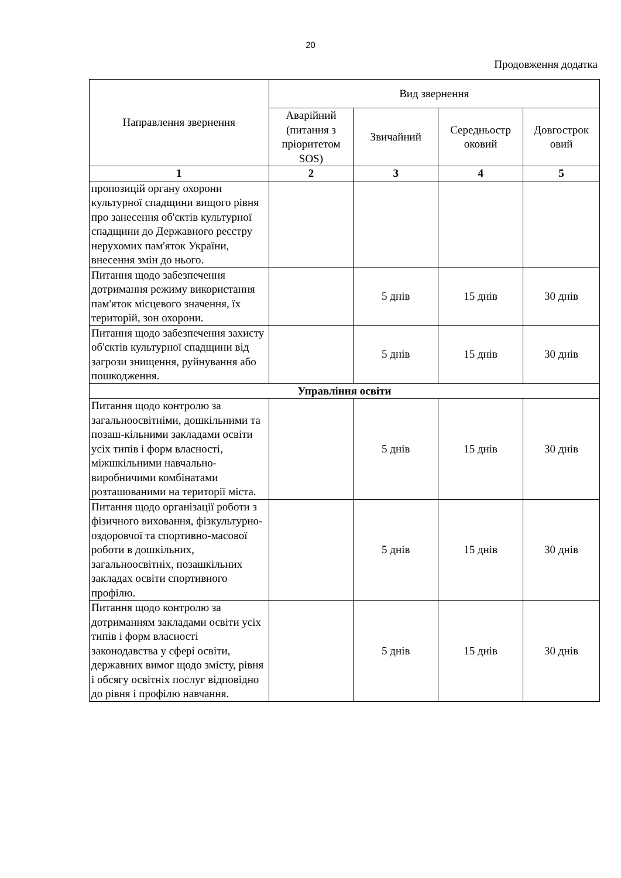20
Продовження додатка
| Направлення звернення | Вид звернення | | | |
| --- | --- | --- | --- | --- |
| | Аварійний (питання з пріоритетом SOS) | Звичайний | Середньостр оковий | Довгострок овий |
| 1 | 2 | 3 | 4 | 5 |
| пропозицій органу охорони культурної спадщини вищого рівня про занесення об'єктів культурної спадщини до Державного реєстру нерухомих пам'яток України, внесення змін до нього. | | | | |
| Питання щодо забезпечення дотримання режиму використання пам'яток місцевого значення, їх територій, зон охорони. | | 5 днів | 15 днів | 30 днів |
| Питання щодо забезпечення захисту об'єктів культурної спадщини від загрози знищення, руйнування або пошкодження. | | 5 днів | 15 днів | 30 днів |
| Управління освіти | | | | |
| Питання щодо контролю за загальноосвітніми, дошкільними та позаш-кільними закладами освіти усіх типів і форм власності, міжшкільними навчально-виробничими комбінатами розташованими на території міста. | | 5 днів | 15 днів | 30 днів |
| Питання щодо організації роботи з фізичного виховання, фізкультурно-оздоровчої та спортивно-масової роботи в дошкільних, загальноосвітніх, позашкільних закладах освіти спортивного профілю. | | 5 днів | 15 днів | 30 днів |
| Питання щодо контролю за дотриманням закладами освіти усіх типів і форм власності законодавства у сфері освіти, державних вимог щодо змісту, рівня і обсягу освітніх послуг відповідно до рівня і профілю навчання. | | 5 днів | 15 днів | 30 днів |